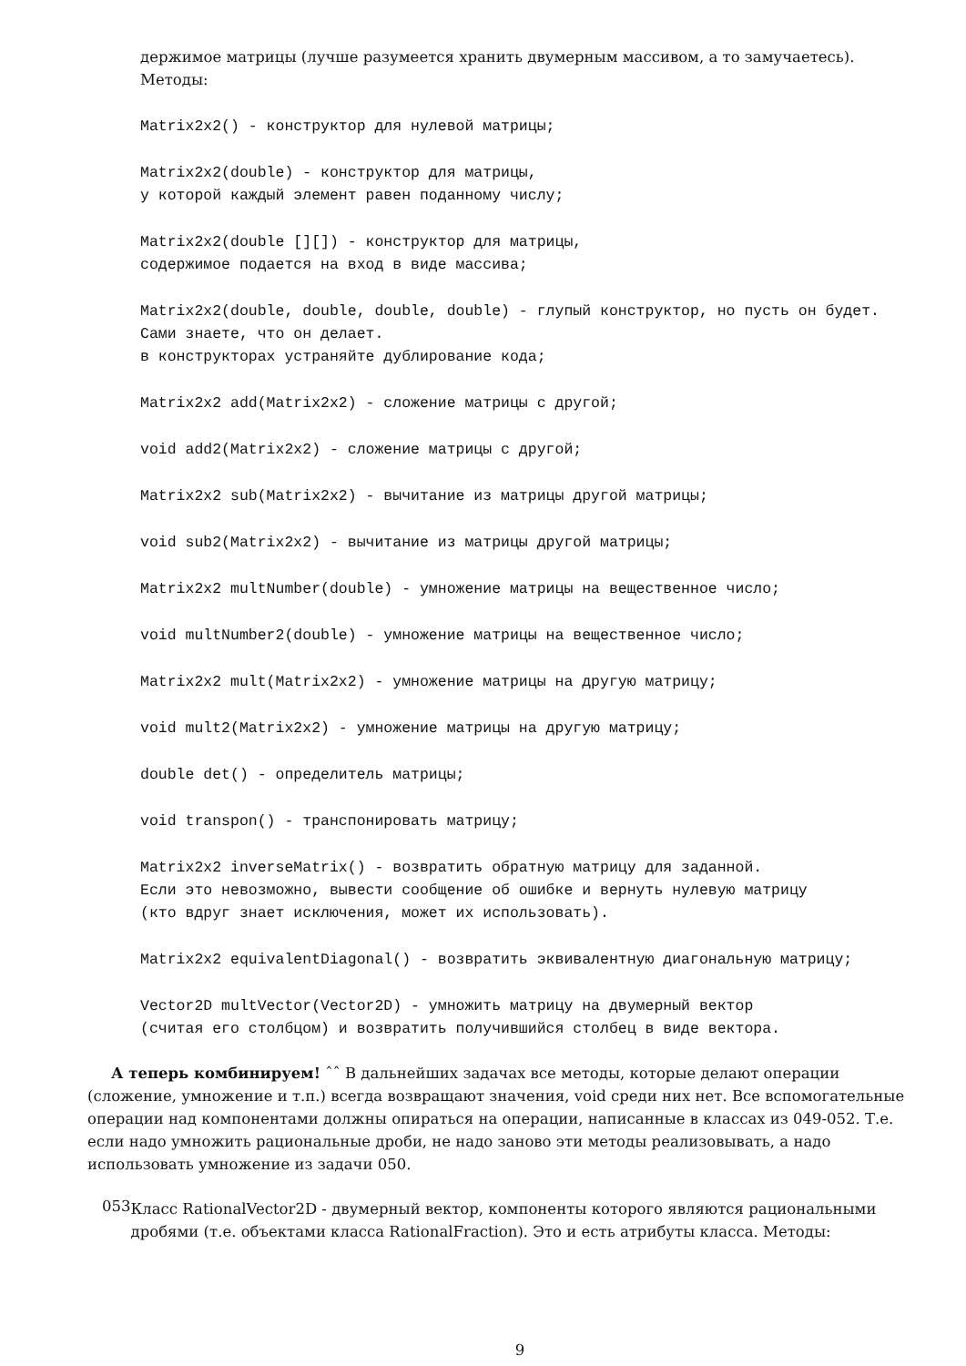держимое матрицы (лучше разумеется хранить двумерным массивом, а то замучаетесь).
Методы:
Matrix2x2() - конструктор для нулевой матрицы;
Matrix2x2(double) - конструктор для матрицы,
у которой каждый элемент равен поданному числу;
Matrix2x2(double [][]) - конструктор для матрицы,
содержимое подается на вход в виде массива;
Matrix2x2(double, double, double, double) - глупый конструктор, но пусть он будет.
Сами знаете, что он делает.
в конструкторах устраняйте дублирование кода;
Matrix2x2 add(Matrix2x2) - сложение матрицы с другой;
void add2(Matrix2x2) - сложение матрицы с другой;
Matrix2x2 sub(Matrix2x2) - вычитание из матрицы другой матрицы;
void sub2(Matrix2x2) - вычитание из матрицы другой матрицы;
Matrix2x2 multNumber(double) - умножение матрицы на вещественное число;
void multNumber2(double) - умножение матрицы на вещественное число;
Matrix2x2 mult(Matrix2x2) - умножение матрицы на другую матрицу;
void mult2(Matrix2x2) - умножение матрицы на другую матрицу;
double det() - определитель матрицы;
void transpon() - транспонировать матрицу;
Matrix2x2 inverseMatrix() - возвратить обратную матрицу для заданной.
Если это невозможно, вывести сообщение об ошибке и вернуть нулевую матрицу
(кто вдруг знает исключения, может их использовать).
Matrix2x2 equivalentDiagonal() - возвратить эквивалентную диагональную матрицу;
Vector2D multVector(Vector2D) - умножить матрицу на двумерный вектор
(считая его столбцом) и возвратить получившийся столбец в виде вектора.
А теперь комбинируем! ˆˆ В дальнейших задачах все методы, которые делают операции (сложение, умножение и т.п.) всегда возвращают значения, void среди них нет. Все вспомогательные операции над компонентами должны опираться на операции, написанные в классах из 049-052. Т.е. если надо умножить рациональные дроби, не надо заново эти методы реализовывать, а надо использовать умножение из задачи 050.
053
Класс RationalVector2D - двумерный вектор, компоненты которого являются рациональными дробями (т.е. объектами класса RationalFraction). Это и есть атрибуты класса. Методы:
9